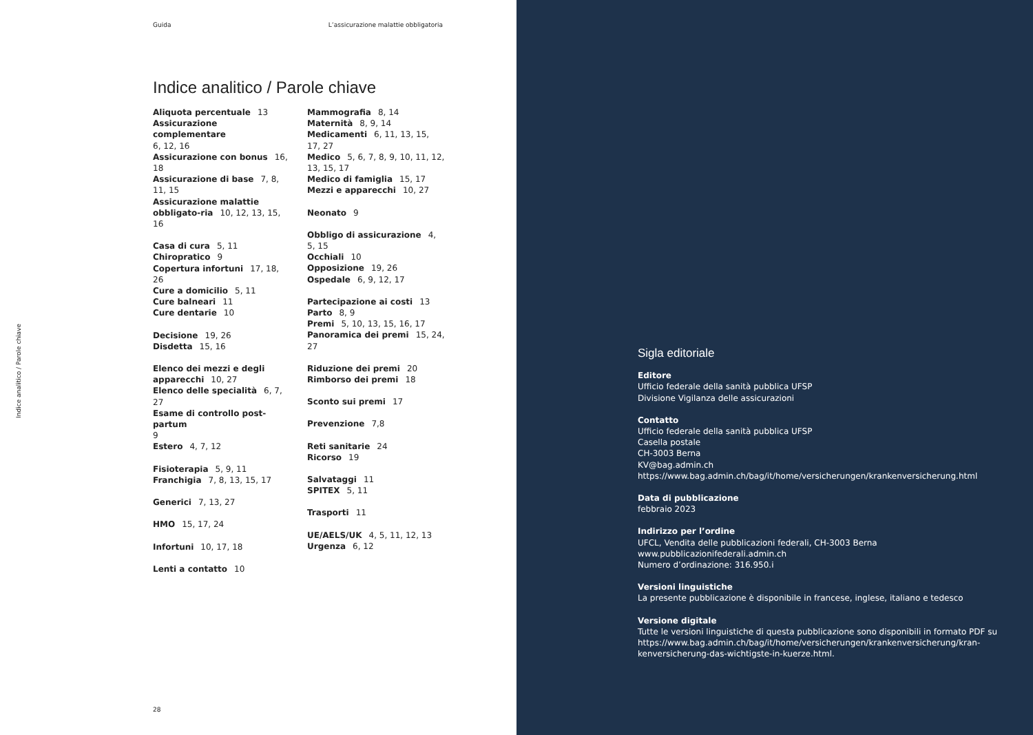Guida L’assicurazione malattie obbligatoria
Indice analitico / Parole chiave
Indice analitico / Parole chiave
Aliquota percentuale 13
Assicurazione complementare
6, 12, 16
Assicurazione con bonus 16, 18
Assicurazione di base 7, 8, 11, 15
Assicurazione malattie obbligato-ria 10, 12, 13, 15, 16
Casa di cura 5, 11
Chiropratico 9
Copertura infortuni 17, 18, 26
Cure a domicilio 5, 11
Cure balneari 11
Cure dentarie 10
Decisione 19, 26
Disdetta 15, 16
Elenco dei mezzi e degli apparecchi 10, 27
Elenco delle specialità 6, 7, 27
Esame di controllo post-partum
9
Estero 4, 7, 12
Fisioterapia 5, 9, 11
Franchigia 7, 8, 13, 15, 17
Generici 7, 13, 27
HMO 15, 17, 24
Infortuni 10, 17, 18
Lenti a contatto 10
Mammografia 8, 14
Maternità 8, 9, 14
Medicamenti 6, 11, 13, 15, 17, 27
Medico 5, 6, 7, 8, 9, 10, 11, 12, 13, 15, 17
Medico di famiglia 15, 17
Mezzi e apparecchi 10, 27
Neonato 9
Obbligo di assicurazione 4, 5, 15
Occhiali 10
Opposizione 19, 26
Ospedale 6, 9, 12, 17
Partecipazione ai costi 13
Parto 8, 9
Premi 5, 10, 13, 15, 16, 17
Panoramica dei premi 15, 24, 27
Riduzione dei premi 20
Rimborso dei premi 18
Sconto sui premi 17
Prevenzione 7,8
Reti sanitarie 24
Ricorso 19
Salvataggi 11
SPITEX 5, 11
Trasporti 11
UE/AELS/UK 4, 5, 11, 12, 13
Urgenza 6, 12
28
Sigla editoriale
Editore
Ufficio federale della sanità pubblica UFSP
Divisione Vigilanza delle assicurazioni
Contatto
Ufficio federale della sanità pubblica UFSP
Casella postale
CH-3003 Berna
KV@bag.admin.ch
https://www.bag.admin.ch/bag/it/home/versicherungen/krankenversicherung.html
Data di pubblicazione
febbraio 2023
Indirizzo per l’ordine
UFCL, Vendita delle pubblicazioni federali, CH-3003 Berna
www.pubblicazionifederali.admin.ch
Numero d’ordinazione: 316.950.i
Versioni linguistiche
La presente pubblicazione è disponibile in francese, inglese, italiano e tedesco
Versione digitale
Tutte le versioni linguistiche di questa pubblicazione sono disponibili in formato PDF su
https://www.bag.admin.ch/bag/it/home/versicherungen/krankenversicherung/kran-
kenversicherung-das-wichtigste-in-kuerze.html.